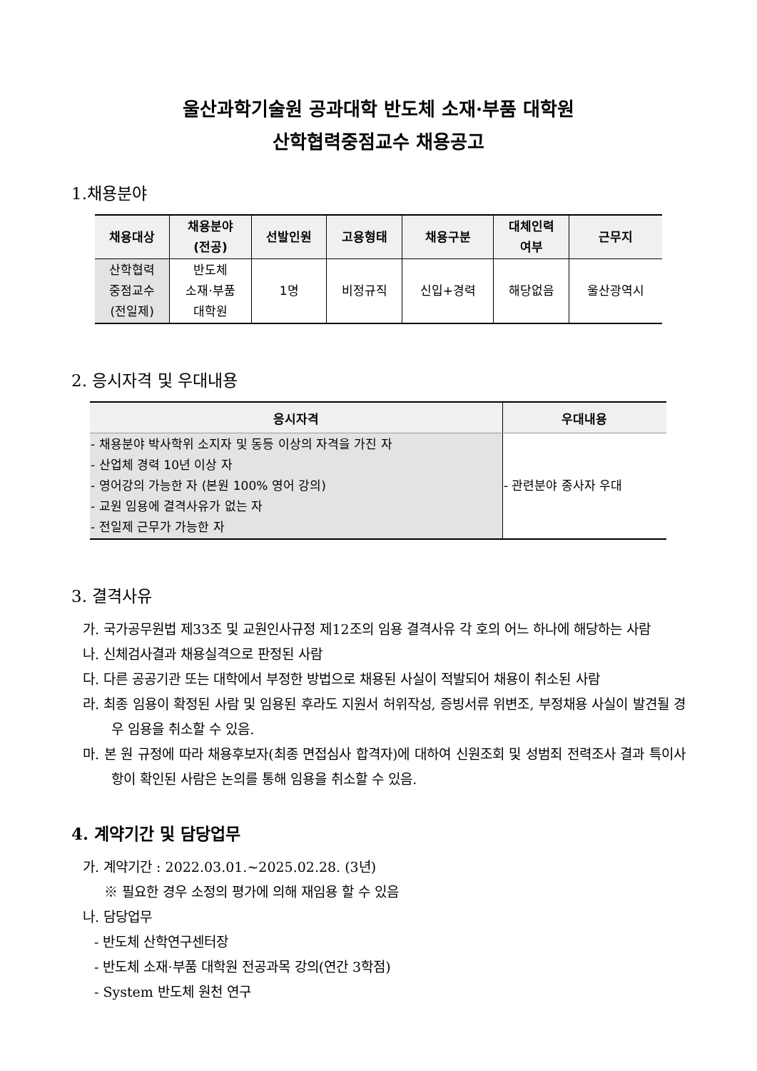울산과학기술원 공과대학 반도체 소재·부품 대학원
산학협력중점교수 채용공고
1.채용분야
| 채용대상 | 채용분야 (전공) | 선발인원 | 고용형태 | 채용구분 | 대체인력 여부 | 근무지 |
| --- | --- | --- | --- | --- | --- | --- |
| 산학협력 중점교수 (전일제) | 반도체 소재·부품 대학원 | 1명 | 비정규직 | 신입+경력 | 해당없음 | 울산광역시 |
2. 응시자격 및 우대내용
| 응시자격 | 우대내용 |
| --- | --- |
| - 채용분야 박사학위 소지자 및 동등 이상의 자격을 가진 자 - 산업체 경력 10년 이상 자 - 영어강의 가능한 자 (본원 100% 영어 강의) - 교원 임용에 결격사유가 없는 자 - 전일제 근무가 가능한 자 | - 관련분야 종사자 우대 |
3. 결격사유
가. 국가공무원법 제33조 및 교원인사규정 제12조의 임용 결격사유 각 호의 어느 하나에 해당하는 사람
나. 신체검사결과 채용실격으로 판정된 사람
다. 다른 공공기관 또는 대학에서 부정한 방법으로 채용된 사실이 적발되어 채용이 취소된 사람
라. 최종 임용이 확정된 사람 및 임용된 후라도 지원서 허위작성, 증빙서류 위변조, 부정채용 사실이 발견될 경우 임용을 취소할 수 있음.
마. 본 원 규정에 따라 채용후보자(최종 면접심사 합격자)에 대하여 신원조회 및 성범죄 전력조사 결과 특이사항이 확인된 사람은 논의를 통해 임용을 취소할 수 있음.
4. 계약기간 및 담당업무
가. 계약기간 : 2022.03.01.~2025.02.28. (3년)
※ 필요한 경우 소정의 평가에 의해 재임용 할 수 있음
나. 담당업무
- 반도체 산학연구센터장
- 반도체 소재·부품 대학원 전공과목 강의(연간 3학점)
- System 반도체 원천 연구